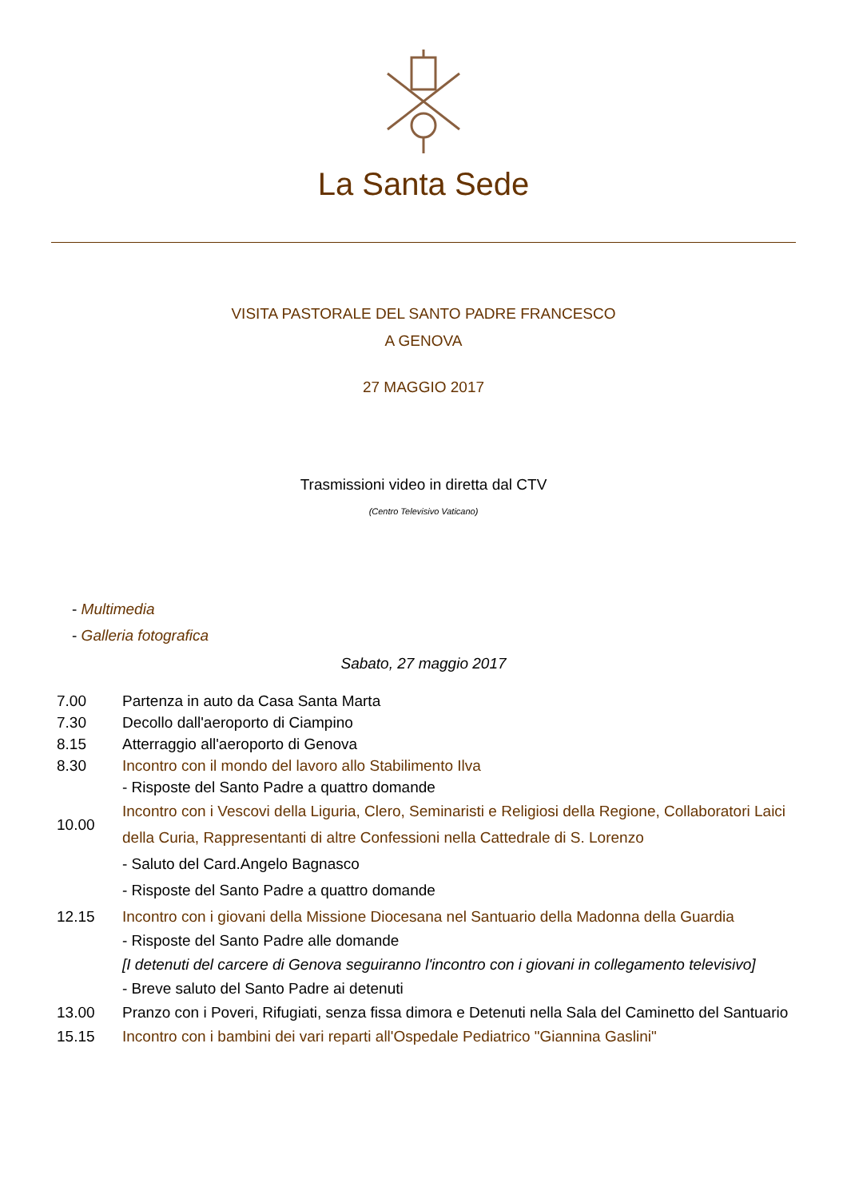La Santa Sede
VISITA PASTORALE DEL SANTO PADRE FRANCESCO
A GENOVA
27 MAGGIO 2017
Trasmissioni video in diretta dal CTV
(Centro Televisivo Vaticano)
- Multimedia
- Galleria fotografica
Sabato, 27 maggio 2017
| 7.00 | Partenza in auto da Casa Santa Marta |
| 7.30 | Decollo dall'aeroporto di Ciampino |
| 8.15 | Atterraggio all'aeroporto di Genova |
| 8.30 | Incontro con il mondo del lavoro allo Stabilimento Ilva |
| | - Risposte del Santo Padre a quattro domande |
| 10.00 | Incontro con i Vescovi della Liguria, Clero, Seminaristi e Religiosi della Regione, Collaboratori Laici della Curia, Rappresentanti di altre Confessioni nella Cattedrale di S. Lorenzo |
| | - Saluto del Card.Angelo Bagnasco - Risposte del Santo Padre a quattro domande |
| 12.15 | Incontro con i giovani della Missione Diocesana nel Santuario della Madonna della Guardia |
| | - Risposte del Santo Padre alle domande |
| | [I detenuti del carcere di Genova seguiranno l'incontro con i giovani in collegamento televisivo] |
| | - Breve saluto del Santo Padre ai detenuti |
| 13.00 | Pranzo con i Poveri, Rifugiati, senza fissa dimora e Detenuti nella Sala del Caminetto del Santuario |
| 15.15 | Incontro con i bambini dei vari reparti all'Ospedale Pediatrico "Giannina Gaslini" |